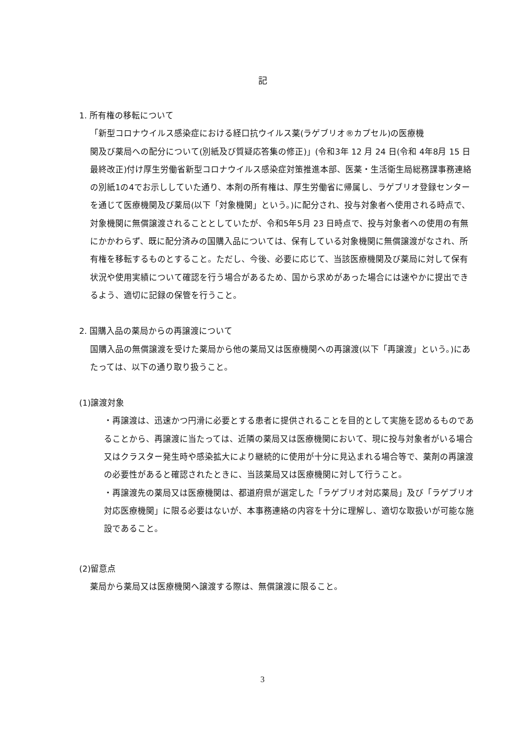記
1. 所有権の移転について
「新型コロナウイルス感染症における経口抗ウイルス薬(ラゲブリオ®カプセル)の医療機
関及び薬局への配分について(別紙及び質疑応答集の修正)」(令和3年 12 月 24 日(令和 4年8月 15 日最終改正)付け厚生労働省新型コロナウイルス感染症対策推進本部、医薬・生活衛生局総務課事務連絡の別紙1の4でお示ししていた通り、本剤の所有権は、厚生労働省に帰属し、ラゲブリオ登録センターを通じて医療機関及び薬局(以下「対象機関」という。)に配分され、投与対象者へ使用される時点で、対象機関に無償譲渡されることとしていたが、令和5年5月 23 日時点で、投与対象者への使用の有無にかかわらず、既に配分済みの国購入品については、保有している対象機関に無償譲渡がなされ、所有権を移転するものとすること。ただし、今後、必要に応じて、当該医療機関及び薬局に対して保有状況や使用実績について確認を行う場合があるため、国から求めがあった場合には速やかに提出できるよう、適切に記録の保管を行うこと。
2. 国購入品の薬局からの再譲渡について
国購入品の無償譲渡を受けた薬局から他の薬局又は医療機関への再譲渡(以下「再譲渡」という。)にあたっては、以下の通り取り扱うこと。
(1)譲渡対象
・再譲渡は、迅速かつ円滑に必要とする患者に提供されることを目的として実施を認めるものであることから、再譲渡に当たっては、近隣の薬局又は医療機関において、現に投与対象者がいる場合又はクラスター発生時や感染拡大により継続的に使用が十分に見込まれる場合等で、薬剤の再譲渡の必要性があると確認されたときに、当該薬局又は医療機関に対して行うこと。
・再譲渡先の薬局又は医療機関は、都道府県が選定した「ラゲブリオ対応薬局」及び「ラゲブリオ対応医療機関」に限る必要はないが、本事務連絡の内容を十分に理解し、適切な取扱いが可能な施設であること。
(2)留意点
薬局から薬局又は医療機関へ譲渡する際は、無償譲渡に限ること。
3